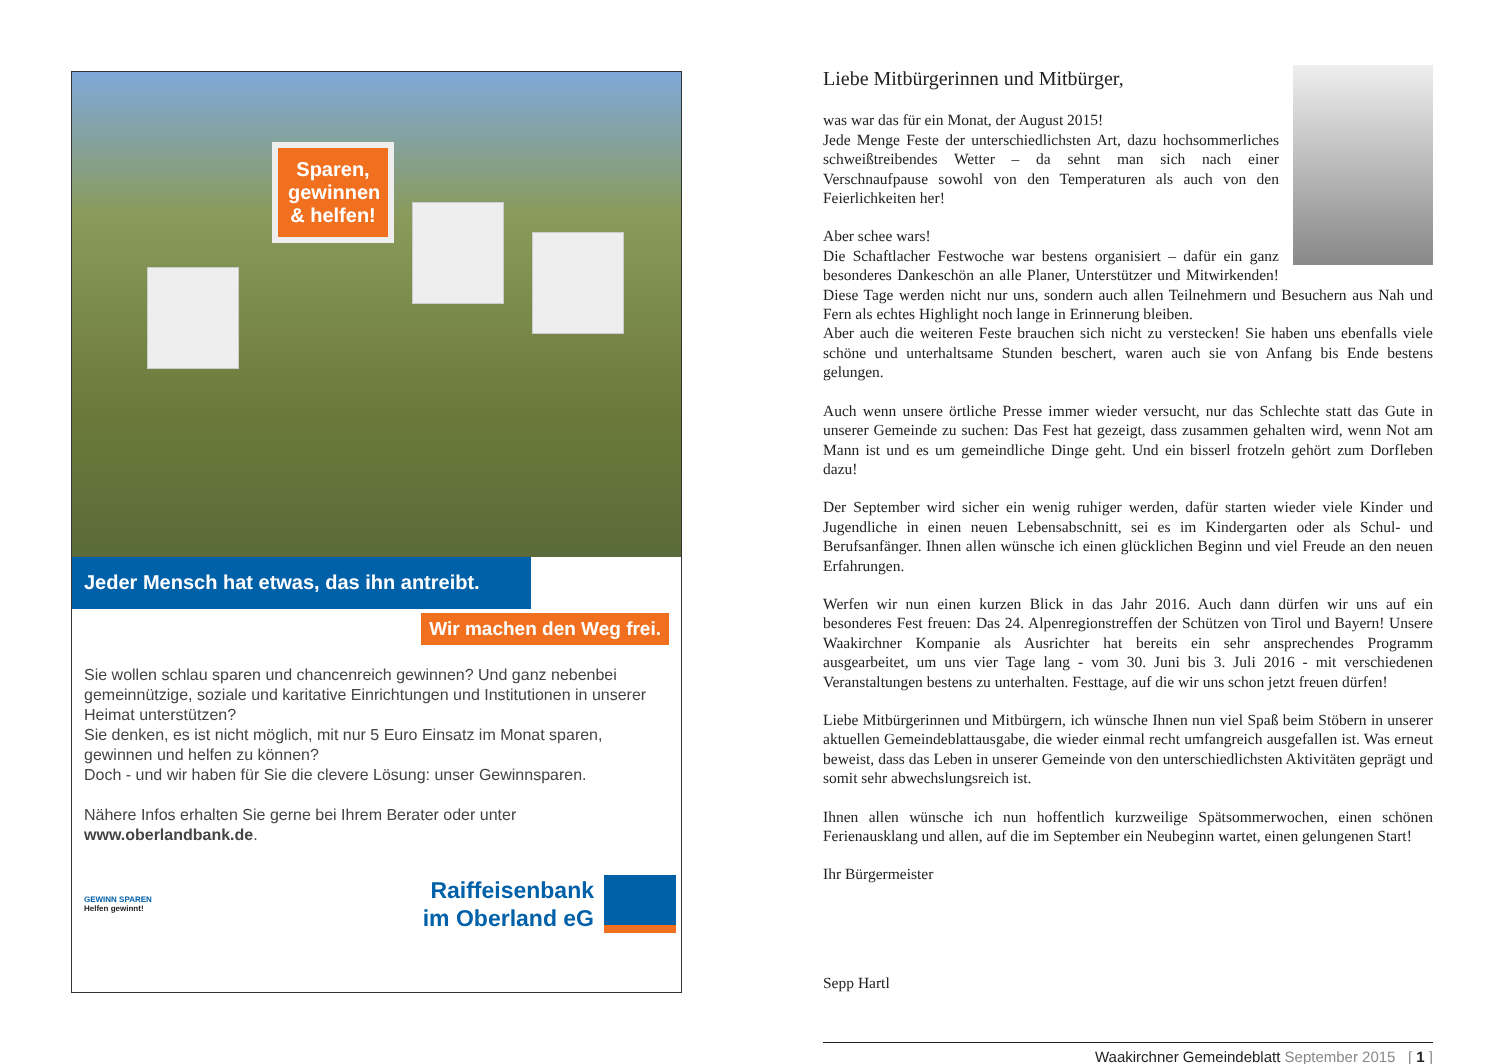Sparen, gewinnen & helfen!
Jeder Mensch hat etwas, das ihn antreibt.
Wir machen den Weg frei.
Sie wollen schlau sparen und chancenreich gewinnen? Und ganz nebenbei gemeinnützige, soziale und karitative Einrichtungen und Institutionen in unserer Heimat unterstützen?
Sie denken, es ist nicht möglich, mit nur 5 Euro Einsatz im Monat sparen, gewinnen und helfen zu können?
Doch - und wir haben für Sie die clevere Lösung: unser Gewinnsparen.
Nähere Infos erhalten Sie gerne bei Ihrem Berater oder unter www.oberlandbank.de.
GEWINN SPAREN
Helfen gewinnt!
Raiffeisenbank
im Oberland eG
Liebe Mitbürgerinnen und Mitbürger,
was war das für ein Monat, der August 2015!
Jede Menge Feste der unterschiedlichsten Art, dazu hochsommerliches schweißtreibendes Wetter – da sehnt man sich nach einer Verschnaufpause sowohl von den Temperaturen als auch von den Feierlichkeiten her!
Aber schee wars!
Die Schaftlacher Festwoche war bestens organisiert – dafür ein ganz besonderes Dankeschön an alle Planer, Unterstützer und Mitwirkenden! Diese Tage werden nicht nur uns, sondern auch allen Teilnehmern und Besuchern aus Nah und Fern als echtes Highlight noch lange in Erinnerung bleiben.
Aber auch die weiteren Feste brauchen sich nicht zu verstecken! Sie haben uns ebenfalls viele schöne und unterhaltsame Stunden beschert, waren auch sie von Anfang bis Ende bestens gelungen.
Auch wenn unsere örtliche Presse immer wieder versucht, nur das Schlechte statt das Gute in unserer Gemeinde zu suchen: Das Fest hat gezeigt, dass zusammen gehalten wird, wenn Not am Mann ist und es um gemeindliche Dinge geht. Und ein bisserl frotzeln gehört zum Dorfleben dazu!
Der September wird sicher ein wenig ruhiger werden, dafür starten wieder viele Kinder und Jugendliche in einen neuen Lebensabschnitt, sei es im Kindergarten oder als Schul- und Berufsanfänger. Ihnen allen wünsche ich einen glücklichen Beginn und viel Freude an den neuen Erfahrungen.
Werfen wir nun einen kurzen Blick in das Jahr 2016. Auch dann dürfen wir uns auf ein besonderes Fest freuen: Das 24. Alpenregionstreffen der Schützen von Tirol und Bayern! Unsere Waakirchner Kompanie als Ausrichter hat bereits ein sehr ansprechendes Programm ausgearbeitet, um uns vier Tage lang - vom 30. Juni bis 3. Juli 2016 - mit verschiedenen Veranstaltungen bestens zu unterhalten. Festtage, auf die wir uns schon jetzt freuen dürfen!
Liebe Mitbürgerinnen und Mitbürgern, ich wünsche Ihnen nun viel Spaß beim Stöbern in unserer aktuellen Gemeindeblattausgabe, die wieder einmal recht umfangreich ausgefallen ist. Was erneut beweist, dass das Leben in unserer Gemeinde von den unterschiedlichsten Aktivitäten geprägt und somit sehr abwechslungsreich ist.
Ihnen allen wünsche ich nun hoffentlich kurzweilige Spätsommerwochen, einen schönen Ferienausklang und allen, auf die im September ein Neubeginn wartet, einen gelungenen Start!
Ihr Bürgermeister
Sepp Hartl
Waakirchner Gemeindeblatt September 2015 [ 1 ]